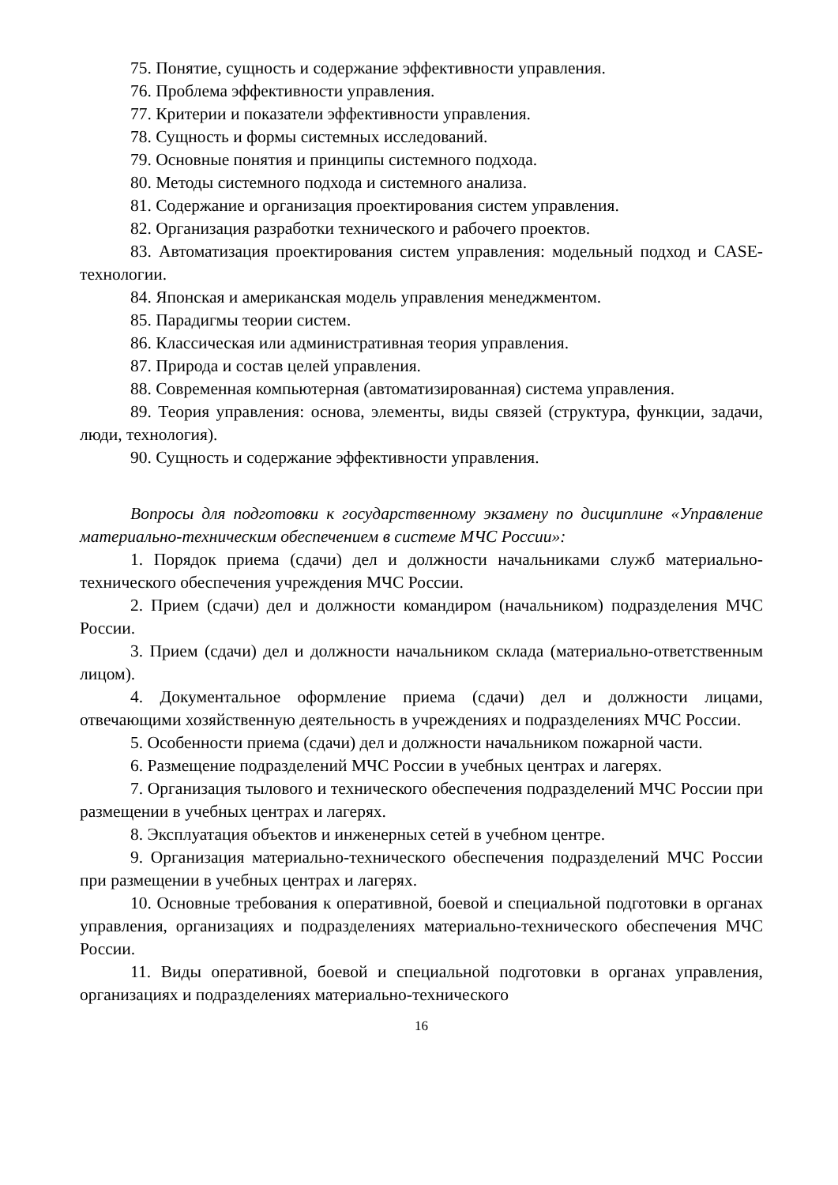75. Понятие, сущность и содержание эффективности управления.
76. Проблема эффективности управления.
77. Критерии и показатели эффективности управления.
78. Сущность и формы системных исследований.
79. Основные понятия и принципы системного подхода.
80. Методы системного подхода и системного анализа.
81. Содержание и организация проектирования систем управления.
82. Организация разработки технического и рабочего проектов.
83. Автоматизация проектирования систем управления: модельный подход и CASE-технологии.
84. Японская и американская модель управления менеджментом.
85. Парадигмы теории систем.
86. Классическая или административная теория управления.
87. Природа и состав целей управления.
88. Современная компьютерная (автоматизированная) система управления.
89. Теория управления: основа, элементы, виды связей (структура, функции, задачи, люди, технология).
90. Сущность и содержание эффективности управления.
Вопросы для подготовки к государственному экзамену по дисциплине «Управление материально-техническим обеспечением в системе МЧС России»:
1. Порядок приема (сдачи) дел и должности начальниками служб материально-технического обеспечения учреждения МЧС России.
2. Прием (сдачи) дел и должности командиром (начальником) подразделения МЧС России.
3. Прием (сдачи) дел и должности начальником склада (материально-ответственным лицом).
4. Документальное оформление приема (сдачи) дел и должности лицами, отвечающими хозяйственную деятельность в учреждениях и подразделениях МЧС России.
5. Особенности приема (сдачи) дел и должности начальником пожарной части.
6. Размещение подразделений МЧС России в учебных центрах и лагерях.
7. Организация тылового и технического обеспечения подразделений МЧС России при размещении в учебных центрах и лагерях.
8. Эксплуатация объектов и инженерных сетей в учебном центре.
9. Организация материально-технического обеспечения подразделений МЧС России при размещении в учебных центрах и лагерях.
10. Основные требования к оперативной, боевой и специальной подготовки в органах управления, организациях и подразделениях материально-технического обеспечения МЧС России.
11. Виды оперативной, боевой и специальной подготовки в органах управления, организациях и подразделениях материально-технического
16